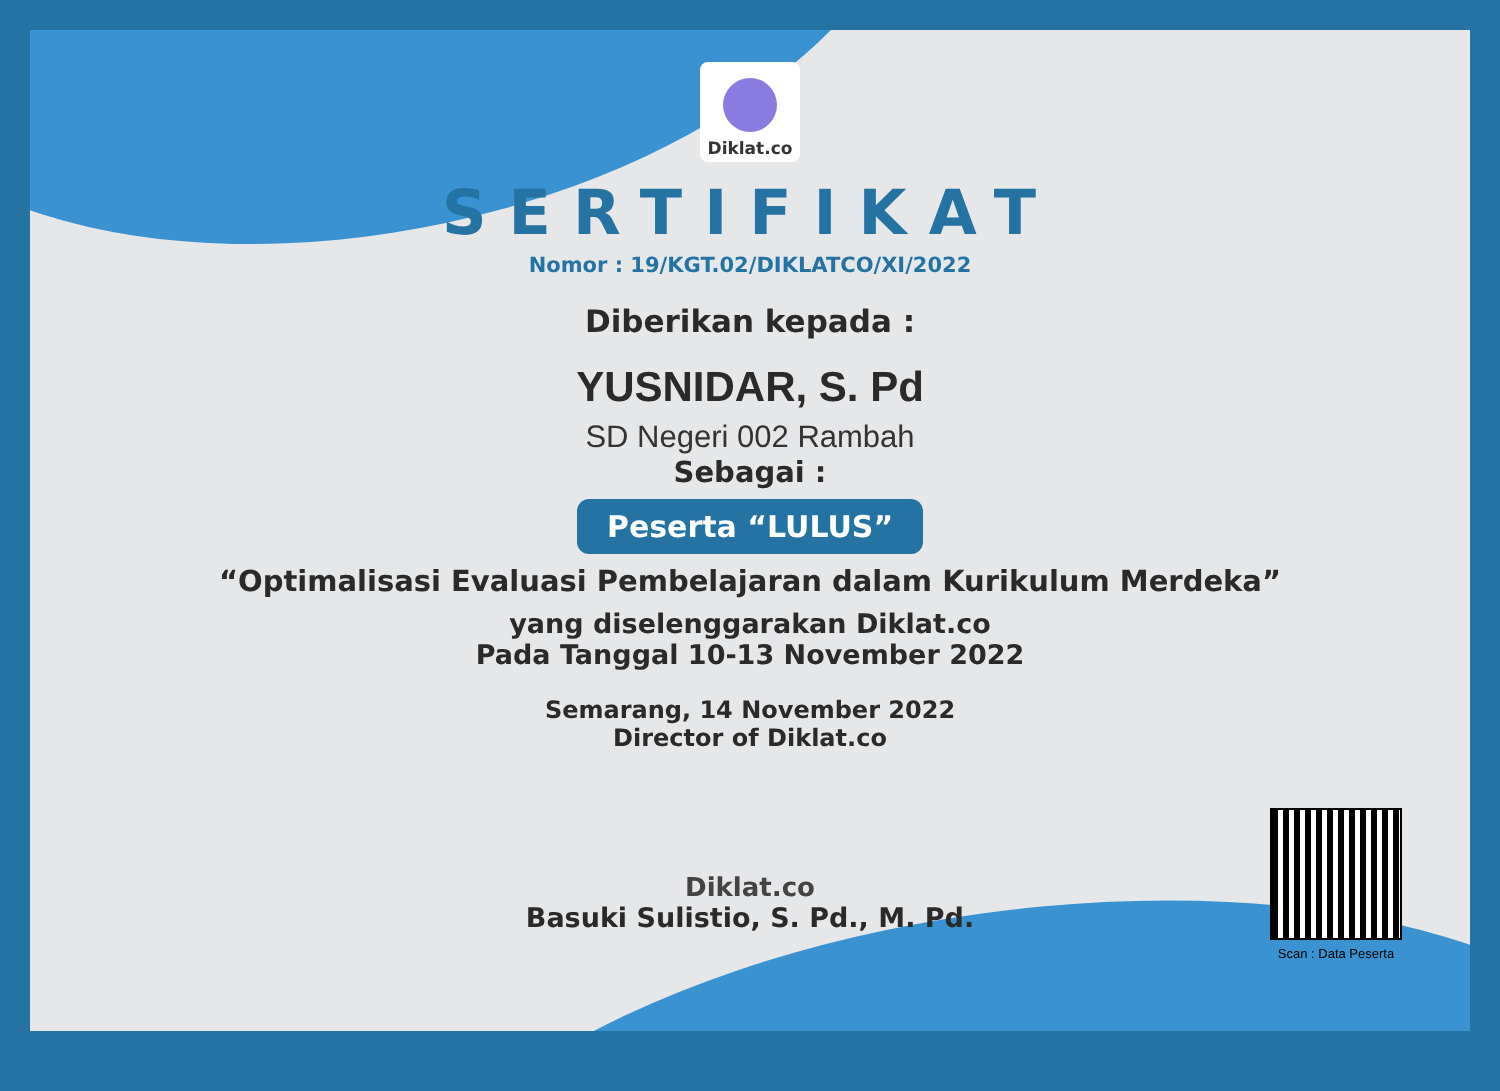Diklat.co
SERTIFIKAT
Nomor : 19/KGT.02/DIKLATCO/XI/2022
Diberikan kepada :
YUSNIDAR, S. Pd
SD Negeri 002 Rambah
Sebagai :
Peserta “LULUS”
“Optimalisasi Evaluasi Pembelajaran dalam Kurikulum Merdeka”
yang diselenggarakan Diklat.co
Pada Tanggal 10-13 November 2022
Semarang, 14 November 2022
Director of Diklat.co
Diklat.co
Basuki Sulistio, S. Pd., M. Pd.
Scan : Data Peserta